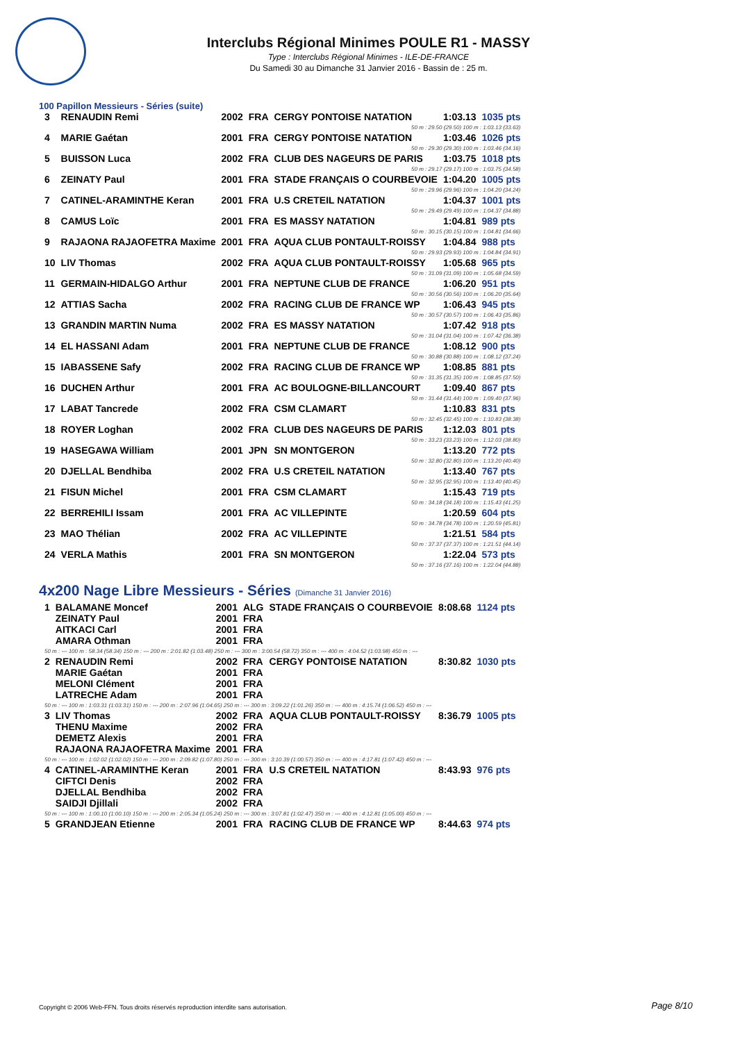Interclubs Régional Minimes POULE R1 - MASSY
Type : Interclubs Régional Minimes - ILE-DE-FRANCE
Du Samedi 30 au Dimanche 31 Janvier 2016 - Bassin de : 25 m.
100 Papillon Messieurs - Séries (suite)
| 3 | RENAUDIN Remi | 2002 | FRA | CERGY PONTOISE NATATION | 1:03.13 | 1035 pts |
| 50 m : 29.50 (29.50) 100 m : 1:03.13 (33.63) | | | | | | |
| 4 | MARIE Gaétan | 2001 | FRA | CERGY PONTOISE NATATION | 1:03.46 | 1026 pts |
| 50 m : 29.30 (29.30) 100 m : 1:03.46 (34.16) | | | | | | |
| 5 | BUISSON Luca | 2002 | FRA | CLUB DES NAGEURS DE PARIS | 1:03.75 | 1018 pts |
| 50 m : 29.17 (29.17) 100 m : 1:03.75 (34.58) | | | | | | |
| 6 | ZEINATY Paul | 2001 | FRA | STADE FRANÇAIS O COURBEVOIE | 1:04.20 | 1005 pts |
| 50 m : 29.96 (29.96) 100 m : 1:04.20 (34.24) | | | | | | |
| 7 | CATINEL-ARAMINTHE Keran | 2001 | FRA | U.S CRETEIL NATATION | 1:04.37 | 1001 pts |
| 50 m : 29.49 (29.49) 100 m : 1:04.37 (34.88) | | | | | | |
| 8 | CAMUS Loïc | 2001 | FRA | ES MASSY NATATION | 1:04.81 | 989 pts |
| 50 m : 30.15 (30.15) 100 m : 1:04.81 (34.66) | | | | | | |
| 9 | RAJAONA RAJAOFETRA Maxime | 2001 | FRA | AQUA CLUB PONTAULT-ROISSY | 1:04.84 | 988 pts |
| 50 m : 29.93 (29.93) 100 m : 1:04.84 (34.91) | | | | | | |
| 10 | LIV Thomas | 2002 | FRA | AQUA CLUB PONTAULT-ROISSY | 1:05.68 | 965 pts |
| 50 m : 31.09 (31.09) 100 m : 1:05.68 (34.59) | | | | | | |
| 11 | GERMAIN-HIDALGO Arthur | 2001 | FRA | NEPTUNE CLUB DE FRANCE | 1:06.20 | 951 pts |
| 50 m : 30.56 (30.56) 100 m : 1:06.20 (35.64) | | | | | | |
| 12 | ATTIAS Sacha | 2002 | FRA | RACING CLUB DE FRANCE WP | 1:06.43 | 945 pts |
| 50 m : 30.57 (30.57) 100 m : 1:06.43 (35.86) | | | | | | |
| 13 | GRANDIN MARTIN Numa | 2002 | FRA | ES MASSY NATATION | 1:07.42 | 918 pts |
| 50 m : 31.04 (31.04) 100 m : 1:07.42 (36.38) | | | | | | |
| 14 | EL HASSANI Adam | 2001 | FRA | NEPTUNE CLUB DE FRANCE | 1:08.12 | 900 pts |
| 50 m : 30.88 (30.88) 100 m : 1:08.12 (37.24) | | | | | | |
| 15 | IABASSENE Safy | 2002 | FRA | RACING CLUB DE FRANCE WP | 1:08.85 | 881 pts |
| 50 m : 31.35 (31.35) 100 m : 1:08.85 (37.50) | | | | | | |
| 16 | DUCHEN Arthur | 2001 | FRA | AC BOULOGNE-BILLANCOURT | 1:09.40 | 867 pts |
| 50 m : 31.44 (31.44) 100 m : 1:09.40 (37.96) | | | | | | |
| 17 | LABAT Tancrede | 2002 | FRA | CSM CLAMART | 1:10.83 | 831 pts |
| 50 m : 32.45 (32.45) 100 m : 1:10.83 (38.38) | | | | | | |
| 18 | ROYER Loghan | 2002 | FRA | CLUB DES NAGEURS DE PARIS | 1:12.03 | 801 pts |
| 50 m : 33.23 (33.23) 100 m : 1:12.03 (38.80) | | | | | | |
| 19 | HASEGAWA William | 2001 | JPN | SN MONTGERON | 1:13.20 | 772 pts |
| 50 m : 32.80 (32.80) 100 m : 1:13.20 (40.40) | | | | | | |
| 20 | DJELLAL Bendhiba | 2002 | FRA | U.S CRETEIL NATATION | 1:13.40 | 767 pts |
| 50 m : 32.95 (32.95) 100 m : 1:13.40 (40.45) | | | | | | |
| 21 | FISUN Michel | 2001 | FRA | CSM CLAMART | 1:15.43 | 719 pts |
| 50 m : 34.18 (34.18) 100 m : 1:15.43 (41.25) | | | | | | |
| 22 | BERREHILI Issam | 2001 | FRA | AC VILLEPINTE | 1:20.59 | 604 pts |
| 50 m : 34.78 (34.78) 100 m : 1:20.59 (45.81) | | | | | | |
| 23 | MAO Thélian | 2002 | FRA | AC VILLEPINTE | 1:21.51 | 584 pts |
| 50 m : 37.37 (37.37) 100 m : 1:21.51 (44.14) | | | | | | |
| 24 | VERLA Mathis | 2001 | FRA | SN MONTGERON | 1:22.04 | 573 pts |
| 50 m : 37.16 (37.16) 100 m : 1:22.04 (44.88) | | | | | | |
4x200 Nage Libre Messieurs - Séries (Dimanche 31 Janvier 2016)
| 1 | BALAMANE Moncef | 2001 | ALG | STADE FRANÇAIS O COURBEVOIE | 8:08.68 | 1124 pts |
| | ZEINATY Paul | 2001 | FRA | | | |
| | AITKACI Carl | 2001 | FRA | | | |
| | AMARA Othman | 2001 | FRA | | | |
| 50 m : --- 100 m : 58.34 (58.34) 150 m : --- 200 m : 2:01.82 (1:03.48) 250 m : --- 300 m : 3:00.54 (58.72) 350 m : --- 400 m : 4:04.52 (1:03.98) 450 m : --- | | | | | | |
| 2 | RENAUDIN Remi | 2002 | FRA | CERGY PONTOISE NATATION | 8:30.82 | 1030 pts |
| | MARIE Gaétan | 2001 | FRA | | | |
| | MELONI Clément | 2001 | FRA | | | |
| | LATRECHE Adam | 2001 | FRA | | | |
| 50 m : --- 100 m : 1:03.31 (1:03.31) 150 m : --- 200 m : 2:07.96 (1:04.65) 250 m : --- 300 m : 3:09.22 (1:01.26) 350 m : --- 400 m : 4:15.74 (1:06.52) 450 m : --- | | | | | | |
| 3 | LIV Thomas | 2002 | FRA | AQUA CLUB PONTAULT-ROISSY | 8:36.79 | 1005 pts |
| | THENU Maxime | 2002 | FRA | | | |
| | DEMETZ Alexis | 2001 | FRA | | | |
| | RAJAONA RAJAOFETRA Maxime | 2001 | FRA | | | |
| 50 m : --- 100 m : 1:02.02 (1:02.02) 150 m : --- 200 m : 2:09.82 (1:07.80) 250 m : --- 300 m : 3:10.39 (1:00.57) 350 m : --- 400 m : 4:17.81 (1:07.42) 450 m : --- | | | | | | |
| 4 | CATINEL-ARAMINTHE Keran | 2001 | FRA | U.S CRETEIL NATATION | 8:43.93 | 976 pts |
| | CIFTCI Denis | 2002 | FRA | | | |
| | DJELLAL Bendhiba | 2002 | FRA | | | |
| | SAIDJI Djillali | 2002 | FRA | | | |
| 50 m : --- 100 m : 1:00.10 (1:00.10) 150 m : --- 200 m : 2:05.34 (1:05.24) 250 m : --- 300 m : 3:07.81 (1:02.47) 350 m : --- 400 m : 4:12.81 (1:05.00) 450 m : --- | | | | | | |
| 5 | GRANDJEAN Etienne | 2001 | FRA | RACING CLUB DE FRANCE WP | 8:44.63 | 974 pts |
Copyright © 2006 Web-FFN. Tous droits réservés reproduction interdite sans autorisation.
Page 8/10